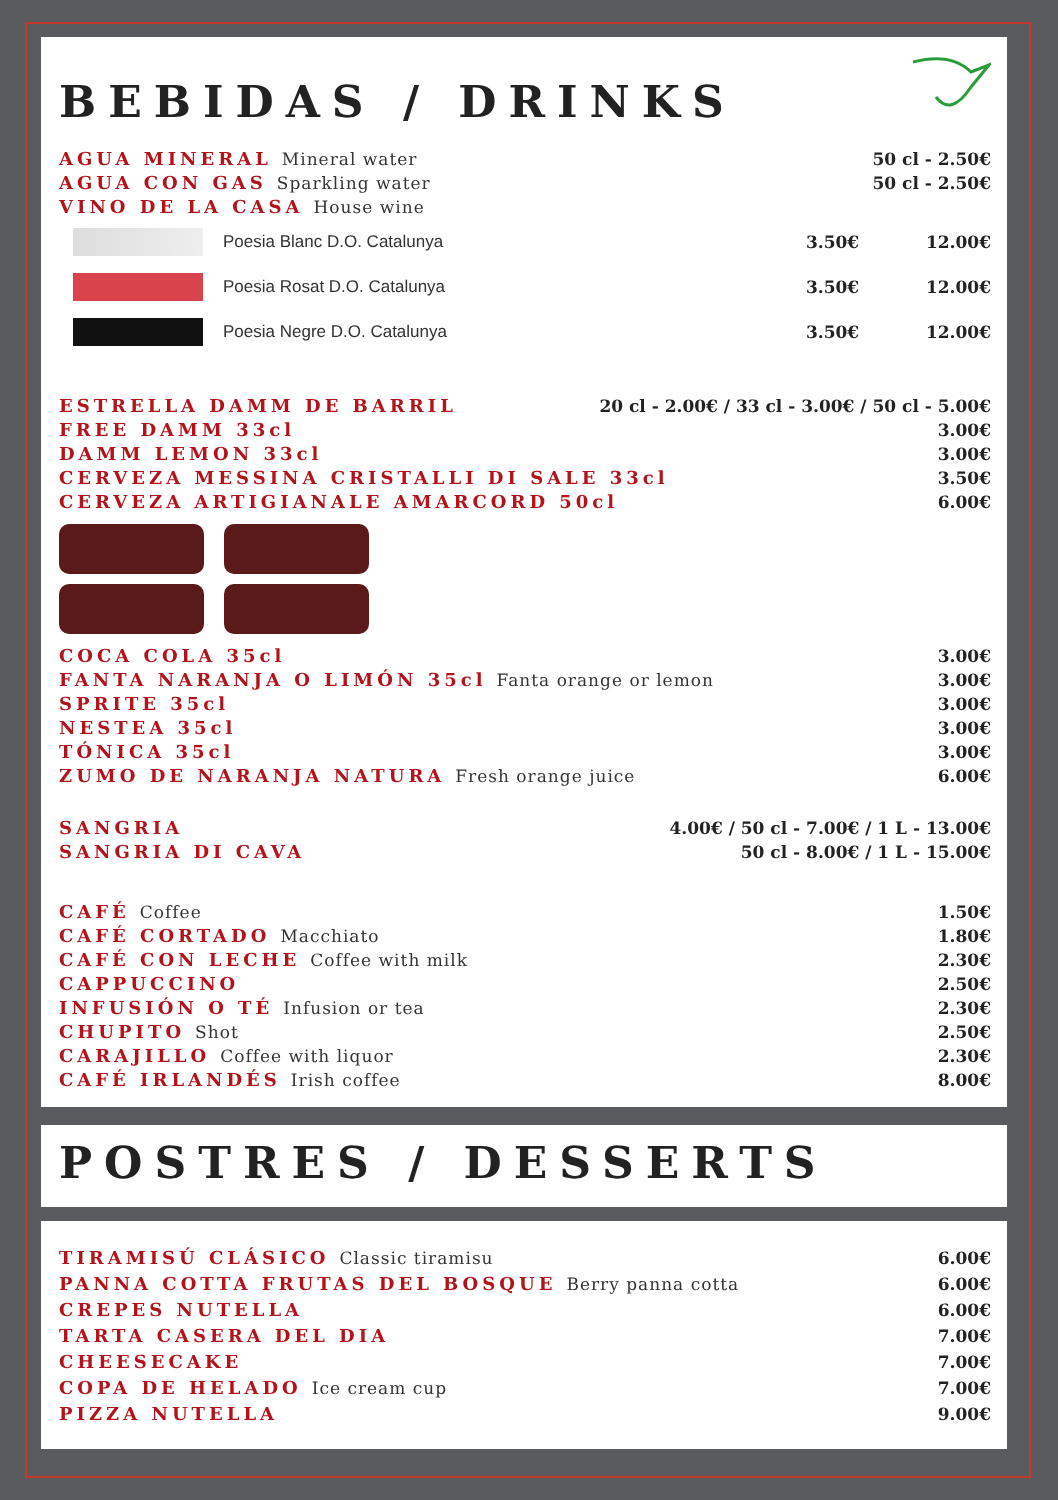BEBIDAS / DRINKS
AGUA MINERAL Mineral water 50 cl - 2.50€
AGUA CON GAS Sparkling water 50 cl - 2.50€
VINO DE LA CASA House wine
Poesia Blanc D.O. Catalunya 3.50€ 12.00€
Poesia Rosat D.O. Catalunya 3.50€ 12.00€
Poesia Negre D.O. Catalunya 3.50€ 12.00€
ESTRELLA DAMM DE BARRIL 20 cl - 2.00€ / 33 cl - 3.00€ / 50 cl - 5.00€
FREE DAMM 33cl 3.00€
DAMM LEMON 33cl 3.00€
CERVEZA MESSINA CRISTALLI DI SALE 33cl 3.50€
CERVEZA ARTIGIANALE AMARCORD 50cl 6.00€
COCA COLA 35cl 3.00€
FANTA NARANJA O LIMÓN 35cl Fanta orange or lemon 3.00€
SPRITE 35cl 3.00€
NESTEA 35cl 3.00€
TÓNICA 35cl 3.00€
ZUMO DE NARANJA NATURA Fresh orange juice 6.00€
SANGRIA 4.00€ / 50 cl - 7.00€ / 1 L - 13.00€
SANGRIA DI CAVA 50 cl - 8.00€ / 1 L - 15.00€
CAFÉ Coffee 1.50€
CAFÉ CORTADO Macchiato 1.80€
CAFÉ CON LECHE Coffee with milk 2.30€
CAPPUCCINO 2.50€
INFUSIÓN O TÉ Infusion or tea 2.30€
CHUPITO Shot 2.50€
CARAJILLO Coffee with liquor 2.30€
CAFÉ IRLANDÉS Irish coffee 8.00€
POSTRES / DESSERTS
TIRAMISÚ CLÁSICO Classic tiramisu 6.00€
PANNA COTTA FRUTAS DEL BOSQUE Berry panna cotta 6.00€
CREPES NUTELLA 6.00€
TARTA CASERA DEL DIA 7.00€
CHEESECAKE 7.00€
COPA DE HELADO Ice cream cup 7.00€
PIZZA NUTELLA 9.00€